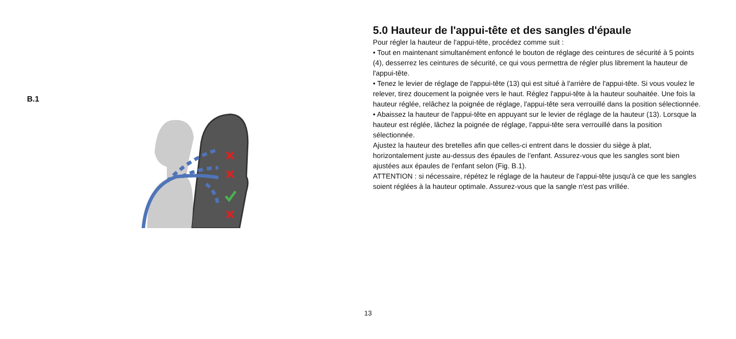B.1
5.0 Hauteur de l'appui-tête et des sangles d'épaule
Pour régler la hauteur de l'appui-tête, procédez comme suit :
• Tout en maintenant simultanément enfoncé le bouton de réglage des ceintures de sécurité à 5 points (4), desserrez les ceintures de sécurité, ce qui vous permettra de régler plus librement la hauteur de l'appui-tête.
• Tenez le levier de réglage de l'appui-tête (13) qui est situé à l'arrière de l'appui-tête. Si vous voulez le relever, tirez doucement la poignée vers le haut. Réglez l'appui-tête à la hauteur souhaitée. Une fois la hauteur réglée, relâchez la poignée de réglage, l'appui-tête sera verrouillé dans la position sélectionnée.
• Abaissez la hauteur de l'appui-tête en appuyant sur le levier de réglage de la hauteur (13). Lorsque la hauteur est réglée, lâchez la poignée de réglage, l'appui-tête sera verrouillé dans la position sélectionnée.
Ajustez la hauteur des bretelles afin que celles-ci entrent dans le dossier du siège à plat, horizontalement juste au-dessus des épaules de l’enfant. Assurez-vous que les sangles sont bien ajustées aux épaules de l'enfant selon (Fig. B.1).
ATTENTION : si nécessaire, répétez le réglage de la hauteur de l'appui-tête jusqu'à ce que les sangles soient réglées à la hauteur optimale. Assurez-vous que la sangle n'est pas vrillée.
13